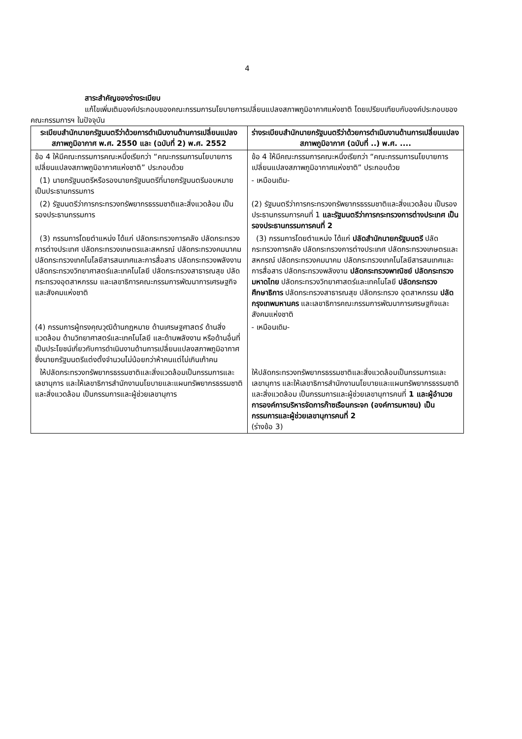4
สาระสำคัญของร่างระเบียบ
แก้ไขเพิ่มเติมองค์ประกอบของคณะกรรมการนโยบายการเปลี่ยนแปลงสภาพภูมิอากาศแห่งชาติ โดยเปรียบเทียบกับองค์ประกอบของคณะกรรมการฯ ในปัจจุบัน
| ระเบียบสำนักนายกรัฐมนตรีว่าด้วยการดำเนินงานด้านการเปลี่ยนแปลงสภาพภูมิอากาศ พ.ศ. 2550 และ (ฉบับที่ 2) พ.ศ. 2552 | ร่างระเบียบสำนักนายกรัฐมนตรีว่าด้วยการดำเนินงานด้านการเปลี่ยนแปลงสภาพภูมิอากาศ (ฉบับที่ ..) พ.ศ. .... |
| --- | --- |
| ข้อ 4 ให้มีคณะกรรมการคณะหนึ่งเรียกว่า “คณะกรรมการนโยบายการเปลี่ยนแปลงสภาพภูมิอากาศแห่งชาติ” ประกอบด้วย | ข้อ 4 ให้มีคณะกรรมการคณะหนึ่งเรียกว่า “คณะกรรมการนโยบายการเปลี่ยนแปลงสภาพภูมิอากาศแห่งชาติ” ประกอบด้วย |
| (1) นายกรัฐมนตรีหรือรองนายกรัฐมนตรีที่นายกรัฐมนตรีมอบหมาย เป็นประธานกรรมการ | - เหมือนเดิม- |
| (2) รัฐมนตรีว่าการกระทรวงทรัพยากรธรรมชาติและสิ่งแวดล้อม เป็นรองประธานกรรมการ | (2) รัฐมนตรีว่าการกระทรวงทรัพยากรธรรมชาติและสิ่งแวดล้อม เป็นรองประธานกรรมการคนที่ 1 และรัฐมนตรีว่าการกระทรวงการต่างประเทศ เป็นรองประธานกรรมการคนที่ 2 |
| (3) กรรมการโดยตำแหน่ง ได้แก่ ปลัดกระทรวงการคลัง ปลัดกระทรวงการต่างประเทศ ปลัดกระทรวงเกษตรและสหกรณ์ ปลัดกระทรวงคมนาคม ปลัดกระทรวงเทคโนโลยีสารสนเทศและการสื่อสาร ปลัดกระทรวงพลังงาน ปลัดกระทรวงวิทยาศาสตร์และเทคโนโลยี ปลัดกระทรวงสาธารณสุข ปลัดกระทรวงอุตสาหกรรม และเลขาธิการคณะกรรมการพัฒนาการเศรษฐกิจและสังคมแห่งชาติ | (3) กรรมการโดยตำแหน่ง ได้แก่ ปลัดสำนักนายกรัฐมนตรี ปลัดกระทรวงการคลัง ปลัดกระทรวงการต่างประเทศ ปลัดกระทรวงเกษตรและสหกรณ์ ปลัดกระทรวงคมนาคม ปลัดกระทรวงเทคโนโลยีสารสนเทศและการสื่อสาร ปลัดกระทรวงพลังงาน ปลัดกระทรวงพาณิชย์ ปลัดกระทรวงมหาดไทย ปลัดกระทรวงวิทยาศาสตร์และเทคโนโลยี ปลัดกระทรวงศึกษาธิการ ปลัดกระทรวงสาธารณสุข ปลัดกระทรวง อุตสาหกรรม ปลัดกรุงเทพมหานคร และเลขาธิการคณะกรรมการพัฒนาการเศรษฐกิจและสังคมแห่งชาติ |
| (4) กรรมการผู้ทรงคุณวุฒิด้านกฎหมาย ด้านเศรษฐศาสตร์ ด้านสิ่งแวดล้อม ด้านวิทยาศาสตร์และเทคโนโลยี และด้านพลังงาน หรือด้านอื่นที่เป็นประโยชน์เกี่ยวกับการดำเนินงานด้านการเปลี่ยนแปลงสภาพภูมิอากาศ ซึ่งนายกรัฐมนตรีแต่งตั้งจำนวนไม่น้อยกว่าห้าคนแต่ไม่เกินเก้าคน | - เหมือนเดิม- |
| ให้ปลัดกระทรวงทรัพยากรธรรมชาติและสิ่งแวดล้อมเป็นกรรมการและเลขานุการ และให้เลขาธิการสำนักงานนโยบายและแผนทรัพยากรธรรมชาติและสิ่งแวดล้อม เป็นกรรมการและผู้ช่วยเลขานุการ | ให้ปลัดกระทรวงทรัพยากรธรรมชาติและสิ่งแวดล้อมเป็นกรรมการและเลขานุการ และให้เลขาธิการสำนักงานนโยบายและแผนทรัพยากรธรรมชาติและสิ่งแวดล้อม เป็นกรรมการและผู้ช่วยเลขานุการคนที่ 1 และผู้อำนวยการองค์การบริหารจัดการก๊าซเรือนกระจก (องค์การมหาชน) เป็นกรรมการและผู้ช่วยเลขานุการคนที่ 2 (ร่างข้อ 3) |